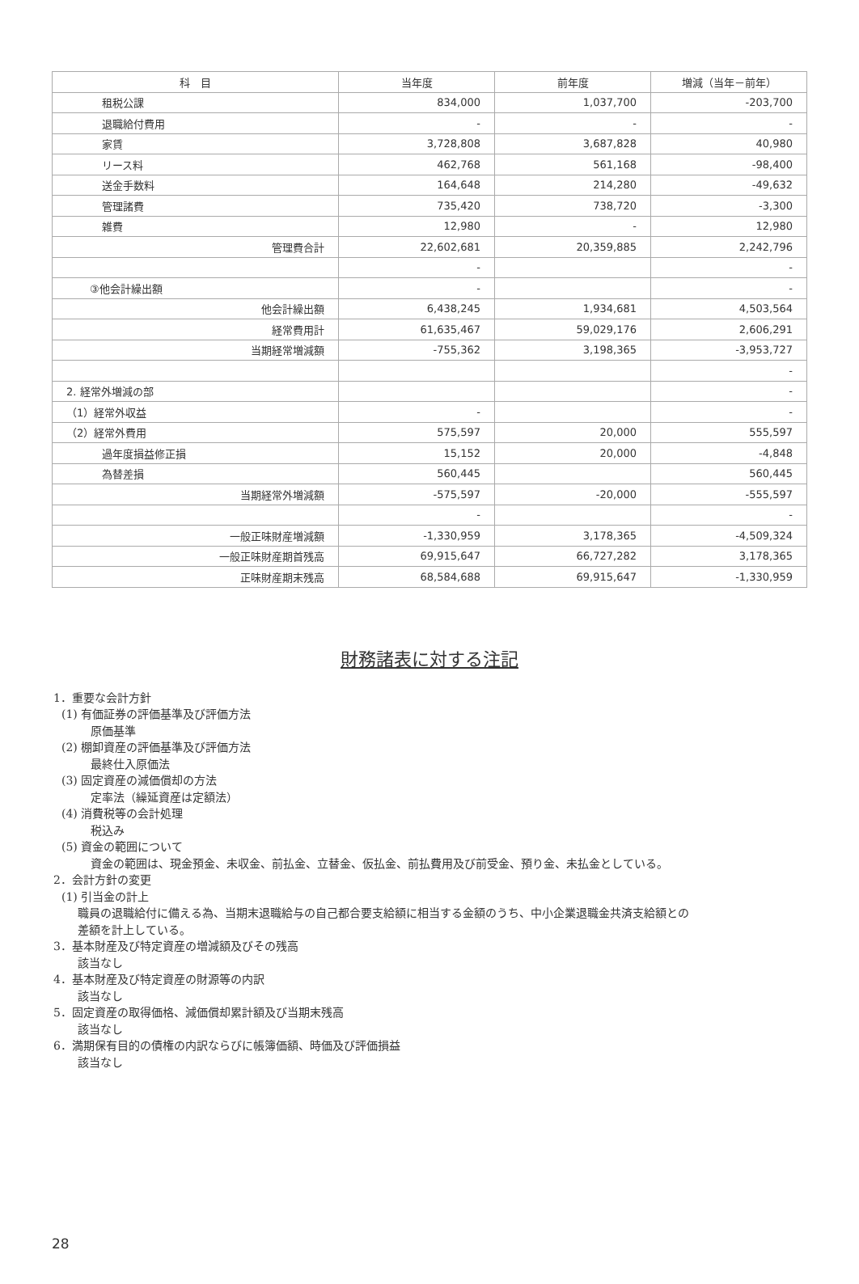| 科 目 | 当年度 | 前年度 | 増減（当年－前年） |
| --- | --- | --- | --- |
| 租税公課 | 834,000 | 1,037,700 | -203,700 |
| 退職給付費用 | - | - | - |
| 家賃 | 3,728,808 | 3,687,828 | 40,980 |
| リース料 | 462,768 | 561,168 | -98,400 |
| 送金手数料 | 164,648 | 214,280 | -49,632 |
| 管理諸費 | 735,420 | 738,720 | -3,300 |
| 雑費 | 12,980 | - | 12,980 |
| 管理費合計 | 22,602,681 | 20,359,885 | 2,242,796 |
| | - | | - |
| ③他会計繰出額 | - | | - |
| 他会計繰出額 | 6,438,245 | 1,934,681 | 4,503,564 |
| 経常費用計 | 61,635,467 | 59,029,176 | 2,606,291 |
| 当期経常増減額 | -755,362 | 3,198,365 | -3,953,727 |
| | | | - |
| 2. 経常外増減の部 | | | - |
| （1）経常外収益 | - | | - |
| （2）経常外費用 | 575,597 | 20,000 | 555,597 |
| 過年度損益修正損 | 15,152 | 20,000 | -4,848 |
| 為替差損 | 560,445 | | 560,445 |
| 当期経常外増減額 | -575,597 | -20,000 | -555,597 |
| | - | | - |
| 一般正味財産増減額 | -1,330,959 | 3,178,365 | -4,509,324 |
| 一般正味財産期首残高 | 69,915,647 | 66,727,282 | 3,178,365 |
| 正味財産期末残高 | 68,584,688 | 69,915,647 | -1,330,959 |
財務諸表に対する注記
1．重要な会計方針
(1) 有価証券の評価基準及び評価方法
原価基準
(2) 棚卸資産の評価基準及び評価方法
最終仕入原価法
(3) 固定資産の減価償却の方法
定率法（繰延資産は定額法）
(4) 消費税等の会計処理
税込み
(5) 資金の範囲について
資金の範囲は、現金預金、未収金、前払金、立替金、仮払金、前払費用及び前受金、預り金、未払金としている。
2．会計方針の変更
(1) 引当金の計上
職員の退職給付に備える為、当期末退職給与の自己都合要支給額に相当する金額のうち、中小企業退職金共済支給額との
差額を計上している。
3．基本財産及び特定資産の増減額及びその残高
該当なし
4．基本財産及び特定資産の財源等の内訳
該当なし
5．固定資産の取得価格、減価償却累計額及び当期末残高
該当なし
6．満期保有目的の債権の内訳ならびに帳簿価額、時価及び評価損益
該当なし
28